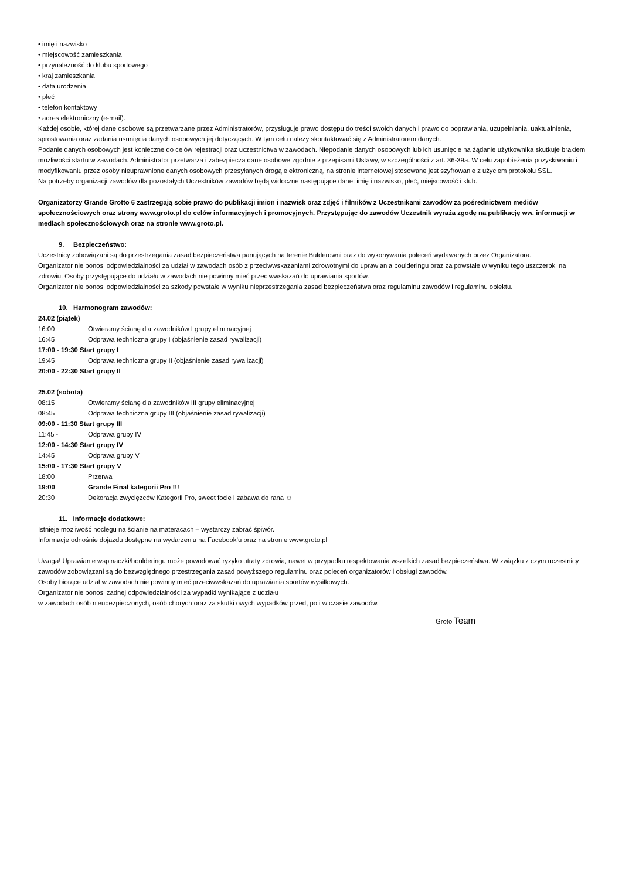• imię i nazwisko
• miejscowość zamieszkania
• przynależność do klubu sportowego
• kraj zamieszkania
• data urodzenia
• płeć
• telefon kontaktowy
• adres elektroniczny (e-mail).
Każdej osobie, której dane osobowe są przetwarzane przez Administratorów, przysługuje prawo dostępu do treści swoich danych i prawo do poprawiania, uzupełniania, uaktualnienia, sprostowania oraz zadania usunięcia danych osobowych jej dotyczących. W tym celu należy skontaktować się z Administratorem danych.
Podanie danych osobowych jest konieczne do celów rejestracji oraz uczestnictwa w zawodach. Niepodanie danych osobowych lub ich usunięcie na żądanie użytkownika skutkuje brakiem możliwości startu w zawodach. Administrator przetwarza i zabezpiecza dane osobowe zgodnie z przepisami Ustawy, w szczególności z art. 36-39a. W celu zapobieżenia pozyskiwaniu i modyfikowaniu przez osoby nieuprawnione danych osobowych przesyłanych drogą elektroniczną, na stronie internetowej stosowane jest szyfrowanie z użyciem protokołu SSL.
Na potrzeby organizacji zawodów dla pozostałych Uczestników zawodów będą widoczne następujące dane: imię i nazwisko, płeć, miejscowość i klub.
Organizatorzy Grande Grotto 6 zastrzegają sobie prawo do publikacji imion i nazwisk oraz zdjęć i filmików z Uczestnikami zawodów za pośrednictwem mediów społecznościowych oraz strony www.groto.pl do celów informacyjnych i promocyjnych. Przystępując do zawodów Uczestnik wyraża zgodę na publikację ww. informacji w mediach społecznościowych oraz na stronie www.groto.pl.
9. Bezpieczeństwo:
Uczestnicy zobowiązani są do przestrzegania zasad bezpieczeństwa panujących na terenie Bulderowni oraz do wykonywania poleceń wydawanych przez Organizatora.
Organizator nie ponosi odpowiedzialności za udział w zawodach osób z przeciwwskazaniami zdrowotnymi do uprawiania boulderingu oraz za powstałe w wyniku tego uszczerbki na zdrowiu. Osoby przystępujące do udziału w zawodach nie powinny mieć przeciwwskazań do uprawiania sportów.
Organizator nie ponosi odpowiedzialności za szkody powstałe w wyniku nieprzestrzegania zasad bezpieczeństwa oraz regulaminu zawodów i regulaminu obiektu.
10. Harmonogram zawodów:
24.02 (piątek)
16:00 Otwieramy ścianę dla zawodników I grupy eliminacyjnej
16:45 Odprawa techniczna grupy I (objaśnienie zasad rywalizacji)
17:00 - 19:30 Start grupy I
19:45 Odprawa techniczna grupy II (objaśnienie zasad rywalizacji)
20:00 - 22:30 Start grupy II
25.02 (sobota)
08:15 Otwieramy ścianę dla zawodników III grupy eliminacyjnej
08:45 Odprawa techniczna grupy III (objaśnienie zasad rywalizacji)
09:00 - 11:30 Start grupy III
11:45 - Odprawa grupy IV
12:00 - 14:30 Start grupy IV
14:45 Odprawa grupy V
15:00 - 17:30 Start grupy V
18:00 Przerwa
19:00 Grande Finał kategorii Pro !!!
20:30 Dekoracja zwycięzców Kategorii Pro, sweet focie i zabawa do rana ☺
11. Informacje dodatkowe:
Istnieje możliwość noclegu na ścianie na materacach – wystarczy zabrać śpiwór.
Informacje odnośnie dojazdu dostępne na wydarzeniu na Facebook’u oraz na stronie www.groto.pl
Uwaga! Uprawianie wspinaczki/boulderingu może powodować ryzyko utraty zdrowia, nawet w przypadku respektowania wszelkich zasad bezpieczeństwa. W związku z czym uczestnicy zawodów zobowiązani są do bezwzględnego przestrzegania zasad powyższego regulaminu oraz poleceń organizatorów i obsługi zawodów.
Osoby biorące udział w zawodach nie powinny mieć przeciwwskazań do uprawiania sportów wysiłkowych.
Organizator nie ponosi żadnej odpowiedzialności za wypadki wynikające z udziału
w zawodach osób nieubezpieczonych, osób chorych oraz za skutki owych wypadków przed, po i w czasie zawodów.
Groto Team